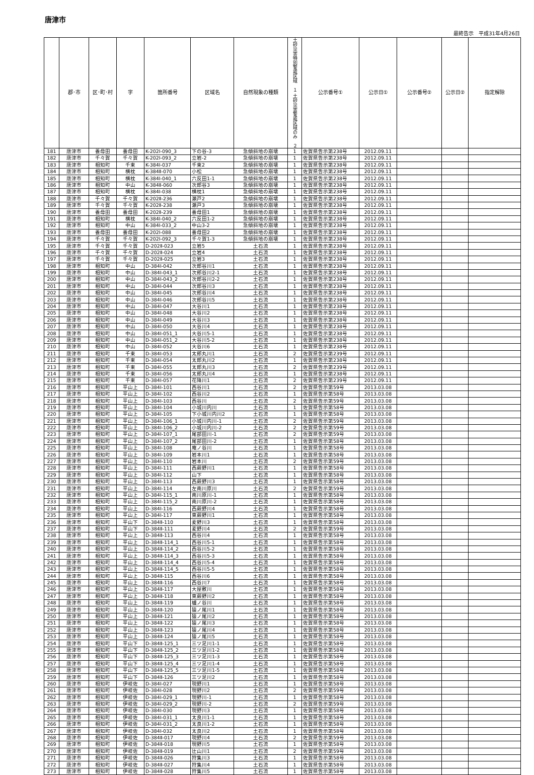唐津市
最終告示　平成31年4月26日
| | 郡･市 | 区･町･村 | 字 | 箇所番号 | 区域名 | 自然現象の種類 | 土砂災害特別警戒区域 １ 土砂災害警戒区域のみ ２ | 公示番号① | 公示日① | 公示番号② | 公示日② | 指定解除 |
| --- | --- | --- | --- | --- | --- | --- | --- | --- | --- | --- | --- | --- |
| 181 | 唐津市 | 養母田 | 養母田 | K-202Ⅰ-090_3 | 下の谷-3 | 急傾斜地の崩壊 | 1 | 佐賀県告示第238号 | 2012.09.11 | | | |
| 182 | 唐津市 | 千々賀 | 千々賀 | K-202Ⅰ-093_2 | 立岩-2 | 急傾斜地の崩壊 | 1 | 佐賀県告示第238号 | 2012.09.11 | | | |
| 183 | 唐津市 | 相知町 | 千束 | K-384Ⅰ-037 | 千束2 | 急傾斜地の崩壊 | 1 | 佐賀県告示第238号 | 2012.09.11 | | | |
| 184 | 唐津市 | 相知町 | 横枕 | K-384Ⅱ-070 | 小松 | 急傾斜地の崩壊 | 1 | 佐賀県告示第238号 | 2012.09.11 | | | |
| 185 | 唐津市 | 相知町 | 横枕 | K-384Ⅰ-040_1 | 六反田1-1 | 急傾斜地の崩壊 | 1 | 佐賀県告示第238号 | 2012.09.11 | | | |
| 186 | 唐津市 | 相知町 | 中山 | K-384Ⅱ-060 | 次郎谷3 | 急傾斜地の崩壊 | 1 | 佐賀県告示第238号 | 2012.09.11 | | | |
| 187 | 唐津市 | 相知町 | 横枕 | K-384Ⅰ-038 | 横枕1 | 急傾斜地の崩壊 | 1 | 佐賀県告示第238号 | 2012.09.11 | | | |
| 188 | 唐津市 | 千々賀 | 千々賀 | K-202Ⅱ-236 | 瀬戸2 | 急傾斜地の崩壊 | 1 | 佐賀県告示第238号 | 2012.09.11 | | | |
| 189 | 唐津市 | 千々賀 | 千々賀 | K-202Ⅱ-238 | 瀬戸3 | 急傾斜地の崩壊 | 1 | 佐賀県告示第238号 | 2012.09.11 | | | |
| 190 | 唐津市 | 養母田 | 養母田 | K-202Ⅱ-239 | 養母田1 | 急傾斜地の崩壊 | 1 | 佐賀県告示第238号 | 2012.09.11 | | | |
| 191 | 唐津市 | 相知町 | 横枕 | K-384Ⅰ-040_2 | 六反田1-2 | 急傾斜地の崩壊 | 1 | 佐賀県告示第238号 | 2012.09.11 | | | |
| 192 | 唐津市 | 相知町 | 中山 | K-384Ⅰ-033_2 | 中山3-2 | 急傾斜地の崩壊 | 1 | 佐賀県告示第238号 | 2012.09.11 | | | |
| 193 | 唐津市 | 養母田 | 養母田 | K-202Ⅰ-088 | 養母田2 | 急傾斜地の崩壊 | 1 | 佐賀県告示第238号 | 2012.09.11 | | | |
| 194 | 唐津市 | 千々賀 | 千々賀 | K-202Ⅰ-092_3 | 千々賀1-3 | 急傾斜地の崩壊 | 1 | 佐賀県告示第238号 | 2012.09.11 | | | |
| 195 | 唐津市 | 千々賀 | 千々賀 | D-202Ⅱ-023 | 立岩5 | 土石流 | 1 | 佐賀県告示第238号 | 2012.09.11 | | | |
| 196 | 唐津市 | 千々賀 | 千々賀 | D-202Ⅱ-024 | 立岩4 | 土石流 | 1 | 佐賀県告示第238号 | 2012.09.11 | | | |
| 197 | 唐津市 | 千々賀 | 千々賀 | D-202Ⅱ-025 | 立岩3 | 土石流 | 1 | 佐賀県告示第238号 | 2012.09.11 | | | |
| 198 | 唐津市 | 相知町 | 中山 | D-384Ⅰ-042 | 次郎谷川1 | 土石流 | 1 | 佐賀県告示第238号 | 2012.09.11 | | | |
| 199 | 唐津市 | 相知町 | 中山 | D-384Ⅰ-043_1 | 次郎谷川2-1 | 土石流 | 1 | 佐賀県告示第238号 | 2012.09.11 | | | |
| 200 | 唐津市 | 相知町 | 中山 | D-384Ⅰ-043_2 | 次郎谷川2-2 | 土石流 | 1 | 佐賀県告示第238号 | 2012.09.11 | | | |
| 201 | 唐津市 | 相知町 | 中山 | D-384Ⅰ-044 | 次郎谷川3 | 土石流 | 1 | 佐賀県告示第238号 | 2012.09.11 | | | |
| 202 | 唐津市 | 相知町 | 中山 | D-384Ⅰ-045 | 次郎谷川4 | 土石流 | 1 | 佐賀県告示第238号 | 2012.09.11 | | | |
| 203 | 唐津市 | 相知町 | 中山 | D-384Ⅰ-046 | 次郎谷川5 | 土石流 | 1 | 佐賀県告示第238号 | 2012.09.11 | | | |
| 204 | 唐津市 | 相知町 | 中山 | D-384Ⅰ-047 | 大谷川1 | 土石流 | 1 | 佐賀県告示第238号 | 2012.09.11 | | | |
| 205 | 唐津市 | 相知町 | 中山 | D-384Ⅰ-048 | 大谷川2 | 土石流 | 1 | 佐賀県告示第238号 | 2012.09.11 | | | |
| 206 | 唐津市 | 相知町 | 中山 | D-384Ⅰ-049 | 大谷川3 | 土石流 | 1 | 佐賀県告示第238号 | 2012.09.11 | | | |
| 207 | 唐津市 | 相知町 | 中山 | D-384Ⅰ-050 | 大谷川4 | 土石流 | 1 | 佐賀県告示第238号 | 2012.09.11 | | | |
| 208 | 唐津市 | 相知町 | 中山 | D-384Ⅰ-051_1 | 大谷川5-1 | 土石流 | 1 | 佐賀県告示第238号 | 2012.09.11 | | | |
| 209 | 唐津市 | 相知町 | 中山 | D-384Ⅰ-051_2 | 大谷川5-2 | 土石流 | 1 | 佐賀県告示第238号 | 2012.09.11 | | | |
| 210 | 唐津市 | 相知町 | 中山 | D-384Ⅰ-052 | 大谷川6 | 土石流 | 1 | 佐賀県告示第238号 | 2012.09.11 | | | |
| 211 | 唐津市 | 相知町 | 千束 | D-384Ⅰ-053 | 太郎丸川1 | 土石流 | 2 | 佐賀県告示第239号 | 2012.09.11 | | | |
| 212 | 唐津市 | 相知町 | 千束 | D-384Ⅰ-054 | 太郎丸川2 | 土石流 | 1 | 佐賀県告示第238号 | 2012.09.11 | | | |
| 213 | 唐津市 | 相知町 | 千束 | D-384Ⅰ-055 | 太郎丸川3 | 土石流 | 2 | 佐賀県告示第239号 | 2012.09.11 | | | |
| 214 | 唐津市 | 相知町 | 千束 | D-384Ⅰ-056 | 太郎丸川4 | 土石流 | 1 | 佐賀県告示第238号 | 2012.09.11 | | | |
| 215 | 唐津市 | 相知町 | 千束 | D-384Ⅰ-057 | 花降川1 | 土石流 | 2 | 佐賀県告示第239号 | 2012.09.11 | | | |
| 216 | 唐津市 | 相知町 | 平山上 | D-384Ⅰ-101 | 西谷川1 | 土石流 | 2 | 佐賀県告示第59号 | 2013.03.08 | | | |
| 217 | 唐津市 | 相知町 | 平山上 | D-384Ⅰ-102 | 西谷川2 | 土石流 | 1 | 佐賀県告示第58号 | 2013.03.08 | | | |
| 218 | 唐津市 | 相知町 | 平山上 | D-384Ⅰ-103 | 西谷川 | 土石流 | 2 | 佐賀県告示第59号 | 2013.03.08 | | | |
| 219 | 唐津市 | 相知町 | 平山上 | D-384Ⅰ-104 | 小城川内川 | 土石流 | 1 | 佐賀県告示第58号 | 2013.03.08 | | | |
| 220 | 唐津市 | 相知町 | 平山上 | D-384Ⅰ-105 | 下小城川内川2 | 土石流 | 1 | 佐賀県告示第58号 | 2013.03.08 | | | |
| 221 | 唐津市 | 相知町 | 平山上 | D-384Ⅰ-106_1 | 小城川内川-1 | 土石流 | 2 | 佐賀県告示第59号 | 2013.03.08 | | | |
| 222 | 唐津市 | 相知町 | 平山上 | D-384Ⅰ-106_2 | 小城川内川-2 | 土石流 | 2 | 佐賀県告示第59号 | 2013.03.08 | | | |
| 223 | 唐津市 | 相知町 | 平山上 | D-384Ⅰ-107_1 | 尾部田川-1 | 土石流 | 2 | 佐賀県告示第59号 | 2013.03.08 | | | |
| 224 | 唐津市 | 相知町 | 平山上 | D-384Ⅰ-107_2 | 尾部田川-2 | 土石流 | 1 | 佐賀県告示第58号 | 2013.03.08 | | | |
| 225 | 唐津市 | 相知町 | 平山上 | D-384Ⅰ-108 | 庵ノ谷川 | 土石流 | 1 | 佐賀県告示第58号 | 2013.03.08 | | | |
| 226 | 唐津市 | 相知町 | 平山上 | D-384Ⅰ-109 | 岩本川1 | 土石流 | 1 | 佐賀県告示第58号 | 2013.03.08 | | | |
| 227 | 唐津市 | 相知町 | 平山上 | D-384Ⅰ-110 | 岩本川 | 土石流 | 2 | 佐賀県告示第59号 | 2013.03.08 | | | |
| 228 | 唐津市 | 相知町 | 平山上 | D-384Ⅰ-111 | 西蕨野川1 | 土石流 | 1 | 佐賀県告示第58号 | 2013.03.08 | | | |
| 229 | 唐津市 | 相知町 | 平山上 | D-384Ⅰ-112 | 山下 | 土石流 | 1 | 佐賀県告示第58号 | 2013.03.08 | | | |
| 230 | 唐津市 | 相知町 | 平山上 | D-384Ⅰ-113 | 西蕨野川3 | 土石流 | 1 | 佐賀県告示第58号 | 2013.03.08 | | | |
| 231 | 唐津市 | 相知町 | 平山上 | D-384Ⅰ-114 | 左南川原川 | 土石流 | 2 | 佐賀県告示第59号 | 2013.03.08 | | | |
| 232 | 唐津市 | 相知町 | 平山上 | D-384Ⅰ-115_1 | 南川原川-1 | 土石流 | 1 | 佐賀県告示第58号 | 2013.03.08 | | | |
| 233 | 唐津市 | 相知町 | 平山上 | D-384Ⅰ-115_2 | 南川原川-2 | 土石流 | 1 | 佐賀県告示第58号 | 2013.03.08 | | | |
| 234 | 唐津市 | 相知町 | 平山上 | D-384Ⅰ-116 | 西蕨野川4 | 土石流 | 1 | 佐賀県告示第58号 | 2013.03.08 | | | |
| 235 | 唐津市 | 相知町 | 平山上 | D-384Ⅰ-117 | 東蕨野川1 | 土石流 | 1 | 佐賀県告示第58号 | 2013.03.08 | | | |
| 236 | 唐津市 | 相知町 | 平山下 | D-384Ⅱ-110 | 麦野川3 | 土石流 | 1 | 佐賀県告示第58号 | 2013.03.08 | | | |
| 237 | 唐津市 | 相知町 | 平山下 | D-384Ⅱ-111 | 麦野川4 | 土石流 | 2 | 佐賀県告示第59号 | 2013.03.08 | | | |
| 238 | 唐津市 | 相知町 | 平山上 | D-384Ⅱ-113 | 西谷川4 | 土石流 | 1 | 佐賀県告示第58号 | 2013.03.08 | | | |
| 239 | 唐津市 | 相知町 | 平山上 | D-384Ⅱ-114_1 | 西谷川5-1 | 土石流 | 1 | 佐賀県告示第58号 | 2013.03.08 | | | |
| 240 | 唐津市 | 相知町 | 平山上 | D-384Ⅱ-114_2 | 西谷川5-2 | 土石流 | 1 | 佐賀県告示第58号 | 2013.03.08 | | | |
| 241 | 唐津市 | 相知町 | 平山上 | D-384Ⅱ-114_3 | 西谷川5-3 | 土石流 | 1 | 佐賀県告示第58号 | 2013.03.08 | | | |
| 242 | 唐津市 | 相知町 | 平山上 | D-384Ⅱ-114_4 | 西谷川5-4 | 土石流 | 1 | 佐賀県告示第58号 | 2013.03.08 | | | |
| 243 | 唐津市 | 相知町 | 平山上 | D-384Ⅱ-114_5 | 西谷川5-5 | 土石流 | 1 | 佐賀県告示第58号 | 2013.03.08 | | | |
| 244 | 唐津市 | 相知町 | 平山上 | D-384Ⅱ-115 | 西谷川6 | 土石流 | 1 | 佐賀県告示第58号 | 2013.03.08 | | | |
| 245 | 唐津市 | 相知町 | 平山上 | D-384Ⅱ-116 | 西谷川7 | 土石流 | 1 | 佐賀県告示第58号 | 2013.03.08 | | | |
| 246 | 唐津市 | 相知町 | 平山上 | D-384Ⅱ-117 | 大屋敷川 | 土石流 | 1 | 佐賀県告示第58号 | 2013.03.08 | | | |
| 247 | 唐津市 | 相知町 | 平山上 | D-384Ⅱ-118 | 東蕨野川2 | 土石流 | 1 | 佐賀県告示第58号 | 2013.03.08 | | | |
| 248 | 唐津市 | 相知町 | 平山上 | D-384Ⅱ-119 | 櫨ノ谷川 | 土石流 | 1 | 佐賀県告示第58号 | 2013.03.08 | | | |
| 249 | 唐津市 | 相知町 | 平山上 | D-384Ⅱ-120 | 猿ノ尾川1 | 土石流 | 1 | 佐賀県告示第58号 | 2013.03.08 | | | |
| 250 | 唐津市 | 相知町 | 平山上 | D-384Ⅱ-121 | 猿ノ尾川2 | 土石流 | 1 | 佐賀県告示第58号 | 2013.03.08 | | | |
| 251 | 唐津市 | 相知町 | 平山上 | D-384Ⅱ-122 | 猿ノ尾川3 | 土石流 | 1 | 佐賀県告示第58号 | 2013.03.08 | | | |
| 252 | 唐津市 | 相知町 | 平山上 | D-384Ⅱ-123 | 猿ノ尾川4 | 土石流 | 1 | 佐賀県告示第58号 | 2013.03.08 | | | |
| 253 | 唐津市 | 相知町 | 平山上 | D-384Ⅱ-124 | 猿ノ尾川5 | 土石流 | 1 | 佐賀県告示第58号 | 2013.03.08 | | | |
| 254 | 唐津市 | 相知町 | 平山下 | D-384Ⅱ-125_1 | 三ツ足川1-1 | 土石流 | 1 | 佐賀県告示第58号 | 2013.03.08 | | | |
| 255 | 唐津市 | 相知町 | 平山下 | D-384Ⅱ-125_2 | 三ツ足川1-2 | 土石流 | 1 | 佐賀県告示第58号 | 2013.03.08 | | | |
| 256 | 唐津市 | 相知町 | 平山下 | D-384Ⅱ-125_3 | 三ツ足川1-3 | 土石流 | 1 | 佐賀県告示第58号 | 2013.03.08 | | | |
| 257 | 唐津市 | 相知町 | 平山下 | D-384Ⅱ-125_4 | 三ツ足川1-4 | 土石流 | 1 | 佐賀県告示第58号 | 2013.03.08 | | | |
| 258 | 唐津市 | 相知町 | 平山下 | D-384Ⅱ-125_5 | 三ツ足川1-5 | 土石流 | 1 | 佐賀県告示第58号 | 2013.03.08 | | | |
| 259 | 唐津市 | 相知町 | 平山下 | D-384Ⅱ-126 | 三ツ足川2 | 土石流 | 1 | 佐賀県告示第58号 | 2013.03.08 | | | |
| 260 | 唐津市 | 相知町 | 伊岐佐 | D-384Ⅰ-027 | 現野川1 | 土石流 | 1 | 佐賀県告示第58号 | 2013.03.08 | | | |
| 261 | 唐津市 | 相知町 | 伊岐佐 | D-384Ⅰ-028 | 現野川2 | 土石流 | 2 | 佐賀県告示第59号 | 2013.03.08 | | | |
| 262 | 唐津市 | 相知町 | 伊岐佐 | D-384Ⅰ-029_1 | 現野川-1 | 土石流 | 1 | 佐賀県告示第58号 | 2013.03.08 | | | |
| 263 | 唐津市 | 相知町 | 伊岐佐 | D-384Ⅰ-029_2 | 現野川-2 | 土石流 | 2 | 佐賀県告示第59号 | 2013.03.08 | | | |
| 264 | 唐津市 | 相知町 | 伊岐佐 | D-384Ⅰ-030 | 現野川3 | 土石流 | 1 | 佐賀県告示第58号 | 2013.03.08 | | | |
| 265 | 唐津市 | 相知町 | 伊岐佐 | D-384Ⅰ-031_1 | 太良川1-1 | 土石流 | 1 | 佐賀県告示第58号 | 2013.03.08 | | | |
| 266 | 唐津市 | 相知町 | 伊岐佐 | D-384Ⅰ-031_2 | 太良川1-2 | 土石流 | 1 | 佐賀県告示第58号 | 2013.03.08 | | | |
| 267 | 唐津市 | 相知町 | 伊岐佐 | D-384Ⅰ-032 | 太良川2 | 土石流 | 1 | 佐賀県告示第58号 | 2013.03.08 | | | |
| 268 | 唐津市 | 相知町 | 伊岐佐 | D-384Ⅱ-017 | 現野川4 | 土石流 | 2 | 佐賀県告示第59号 | 2013.03.08 | | | |
| 269 | 唐津市 | 相知町 | 伊岐佐 | D-384Ⅱ-018 | 現野川5 | 土石流 | 1 | 佐賀県告示第58号 | 2013.03.08 | | | |
| 270 | 唐津市 | 相知町 | 伊岐佐 | D-384Ⅱ-019 | 辻山川1 | 土石流 | 2 | 佐賀県告示第59号 | 2013.03.08 | | | |
| 271 | 唐津市 | 相知町 | 伊岐佐 | D-384Ⅱ-026 | 狩集川3 | 土石流 | 1 | 佐賀県告示第58号 | 2013.03.08 | | | |
| 272 | 唐津市 | 相知町 | 伊岐佐 | D-384Ⅱ-027 | 狩集川4 | 土石流 | 1 | 佐賀県告示第58号 | 2013.03.08 | | | |
| 273 | 唐津市 | 相知町 | 伊岐佐 | D-384Ⅱ-028 | 狩集川5 | 土石流 | 1 | 佐賀県告示第58号 | 2013.03.08 | | | |